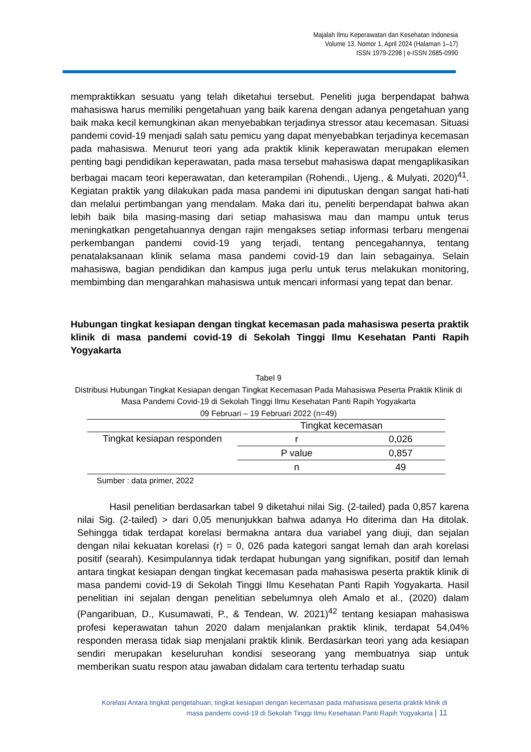Majalah Ilmu Keperawatan dan Kesehatan Indonesia
Volume 13, Nomor 1, April 2024 (Halaman 1–17)
ISSN 1979-2298 | e-ISSN 2685-0990
mempraktikkan sesuatu yang telah diketahui tersebut. Peneliti juga berpendapat bahwa mahasiswa harus memiliki pengetahuan yang baik karena dengan adanya pengetahuan yang baik maka kecil kemungkinan akan menyebabkan terjadinya stressor atau kecemasan. Situasi pandemi covid-19 menjadi salah satu pemicu yang dapat menyebabkan terjadinya kecemasan pada mahasiswa. Menurut teori yang ada praktik klinik keperawatan merupakan elemen penting bagi pendidikan keperawatan, pada masa tersebut mahasiswa dapat mengaplikasikan berbagai macam teori keperawatan, dan keterampilan (Rohendi., Ujeng., & Mulyati, 2020)<sup>41</sup>. Kegiatan praktik yang dilakukan pada masa pandemi ini diputuskan dengan sangat hati-hati dan melalui pertimbangan yang mendalam. Maka dari itu, peneliti berpendapat bahwa akan lebih baik bila masing-masing dari setiap mahasiswa mau dan mampu untuk terus meningkatkan pengetahuannya dengan rajin mengakses setiap informasi terbaru mengenai perkembangan pandemi covid-19 yang terjadi, tentang pencegahannya, tentang penatalaksanaan klinik selama masa pandemi covid-19 dan lain sebagainya. Selain mahasiswa, bagian pendidikan dan kampus juga perlu untuk terus melakukan monitoring, membimbing dan mengarahkan mahasiswa untuk mencari informasi yang tepat dan benar.
Hubungan tingkat kesiapan dengan tingkat kecemasan pada mahasiswa peserta praktik klinik di masa pandemi covid-19 di Sekolah Tinggi Ilmu Kesehatan Panti Rapih Yogyakarta
Tabel 9
Distribusi Hubungan Tingkat Kesiapan dengan Tingkat Kecemasan Pada Mahasiswa Peserta Praktik Klinik di Masa Pandemi Covid-19 di Sekolah Tinggi Ilmu Kesehatan Panti Rapih Yogyakarta
09 Februari – 19 Februari 2022 (n=49)
| | Tingkat kecemasan | |
| --- | --- | --- |
| Tingkat kesiapan responden | r | 0,026 |
| | P value | 0,857 |
| | n | 49 |
Sumber : data primer, 2022
Hasil penelitian berdasarkan tabel 9 diketahui nilai Sig. (2-tailed) pada 0,857 karena nilai Sig. (2-tailed) > dari 0,05 menunjukkan bahwa adanya Ho diterima dan Ha ditolak. Sehingga tidak terdapat korelasi bermakna antara dua variabel yang diuji, dan sejalan dengan nilai kekuatan korelasi (r) = 0, 026 pada kategori sangat lemah dan arah korelasi positif (searah). Kesimpulannya tidak terdapat hubungan yang signifikan, positif dan lemah antara tingkat kesiapan dengan tingkat kecemasan pada mahasiswa peserta praktik klinik di masa pandemi covid-19 di Sekolah Tinggi Ilmu Kesehatan Panti Rapih Yogyakarta. Hasil penelitian ini sejalan dengan penelitian sebelumnya oleh Amalo et al., (2020) dalam (Pangaribuan, D., Kusumawati, P., & Tendean, W. 2021)<sup>42</sup> tentang kesiapan mahasiswa profesi keperawatan tahun 2020 dalam menjalankan praktik klinik, terdapat 54,04% responden merasa tidak siap menjalani praktik klinik. Berdasarkan teori yang ada kesiapan sendiri merupakan keseluruhan kondisi seseorang yang membuatnya siap untuk memberikan suatu respon atau jawaban didalam cara tertentu terhadap suatu
Korelasi Antara tingkat pengetahuan, tingkat kesiapan dengan kecemasan pada mahasiswa peserta praktik klinik di
masa pandemi covid-19 di Sekolah Tinggi Ilmu Kesehatan Panti Rapih Yogyakarta | 11